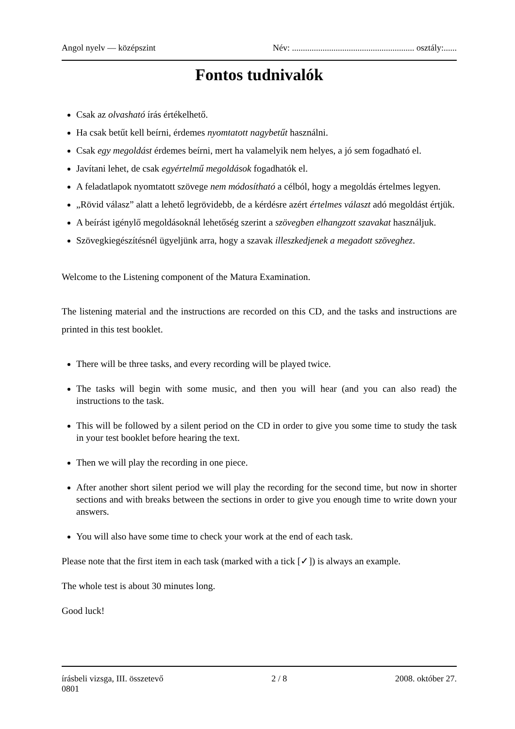Angol nyelv — középszint Név: ........................................................ osztály:......
Fontos tudnivalók
Csak az olvasható írás értékelhető.
Ha csak betűt kell beírni, érdemes nyomtatott nagybetűt használni.
Csak egy megoldást érdemes beírni, mert ha valamelyik nem helyes, a jó sem fogadható el.
Javítani lehet, de csak egyértelmű megoldások fogadhatók el.
A feladatlapok nyomtatott szövege nem módosítható a célból, hogy a megoldás értelmes legyen.
„Rövid válasz” alatt a lehető legrövidebb, de a kérdésre azért értelmes választ adó megoldást értjük.
A beírást igénylő megoldásoknál lehetőség szerint a szövegben elhangzott szavakat használjuk.
Szövegkiegészítésnél ügyeljünk arra, hogy a szavak illeszkedjenek a megadott szöveghez.
Welcome to the Listening component of the Matura Examination.
The listening material and the instructions are recorded on this CD, and the tasks and instructions are printed in this test booklet.
There will be three tasks, and every recording will be played twice.
The tasks will begin with some music, and then you will hear (and you can also read) the instructions to the task.
This will be followed by a silent period on the CD in order to give you some time to study the task in your test booklet before hearing the text.
Then we will play the recording in one piece.
After another short silent period we will play the recording for the second time, but now in shorter sections and with breaks between the sections in order to give you enough time to write down your answers.
You will also have some time to check your work at the end of each task.
Please note that the first item in each task (marked with a tick [✓]) is always an example.
The whole test is about 30 minutes long.
Good luck!
írásbeli vizsga, III. összetevő
0801 2 / 8 2008. október 27.